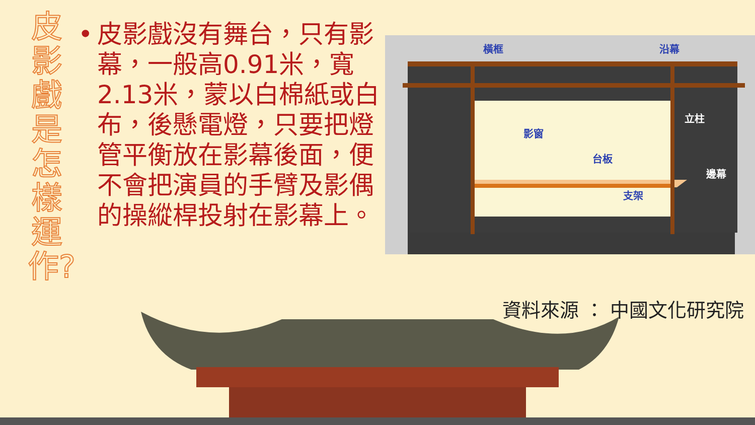皮影戲是怎樣運作?
• 皮影戲沒有舞台，只有影幕，一般高0.91米，寬2.13米，蒙以白棉紙或白布，後懸電燈，只要把燈管平衡放在影幕後面，便不會把演員的手臂及影偶的操縱桿投射在影幕上。
橫框 沿幕
立柱
影窗
台板
邊幕
支架
資料來源 ： 中國文化研究院